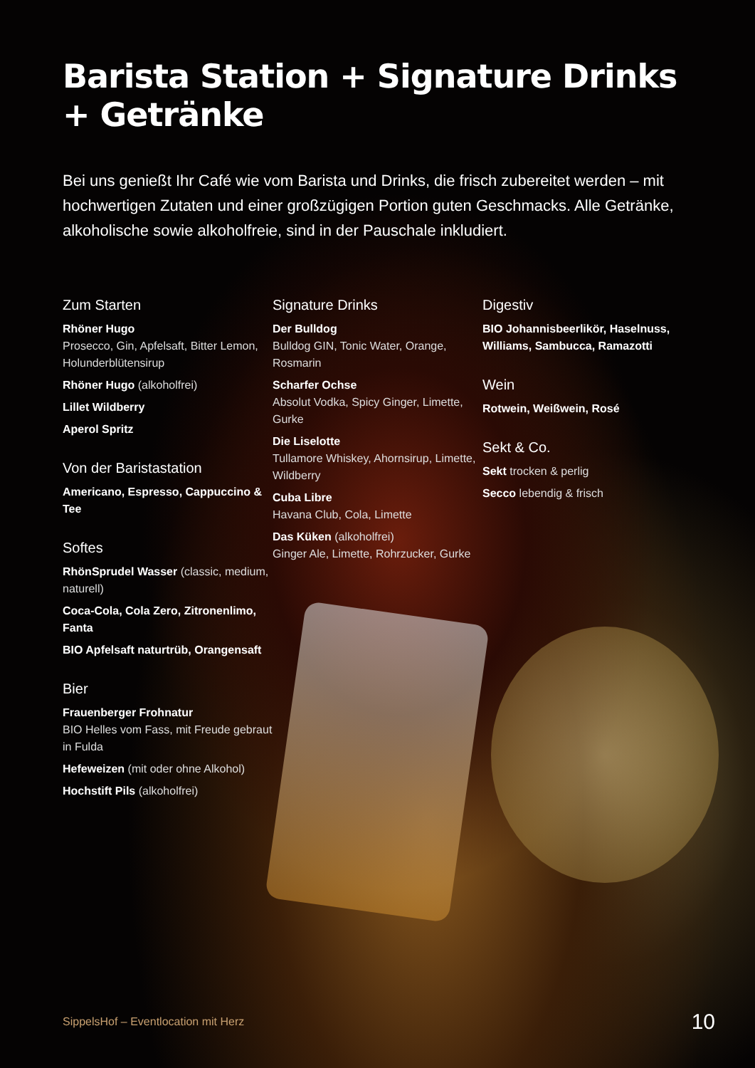Barista Station + Signature Drinks + Getränke
Bei uns genießt Ihr Café wie vom Barista und Drinks, die frisch zubereitet werden – mit hochwertigen Zutaten und einer großzügigen Portion guten Geschmacks. Alle Getränke, alkoholische sowie alkoholfreie, sind in der Pauschale inkludiert.
Zum Starten
Rhöner Hugo
Prosecco, Gin, Apfelsaft, Bitter Lemon, Holunderblütensirup
Rhöner Hugo (alkoholfrei)
Lillet Wildberry
Aperol Spritz
Von der Baristastation
Americano, Espresso, Cappuccino & Tee
Softes
RhönSprudel Wasser (classic, medium, naturell)
Coca-Cola, Cola Zero, Zitronenlimo, Fanta
BIO Apfelsaft naturtrüb, Orangensaft
Bier
Frauenberger Frohnatur
BIO Helles vom Fass, mit Freude gebraut in Fulda
Hefeweizen (mit oder ohne Alkohol)
Hochstift Pils (alkoholfrei)
Signature Drinks
Der Bulldog
Bulldog GIN, Tonic Water, Orange, Rosmarin
Scharfer Ochse
Absolut Vodka, Spicy Ginger, Limette, Gurke
Die Liselotte
Tullamore Whiskey, Ahornsirup, Limette, Wildberry
Cuba Libre
Havana Club, Cola, Limette
Das Küken (alkoholfrei)
Ginger Ale, Limette, Rohrzucker, Gurke
Digestiv
BIO Johannisbeerlikör, Haselnuss, Williams, Sambucca, Ramazotti
Wein
Rotwein, Weißwein, Rosé
Sekt & Co.
Sekt trocken & perlig
Secco lebendig & frisch
SippelsHof – Eventlocation mit Herz 10